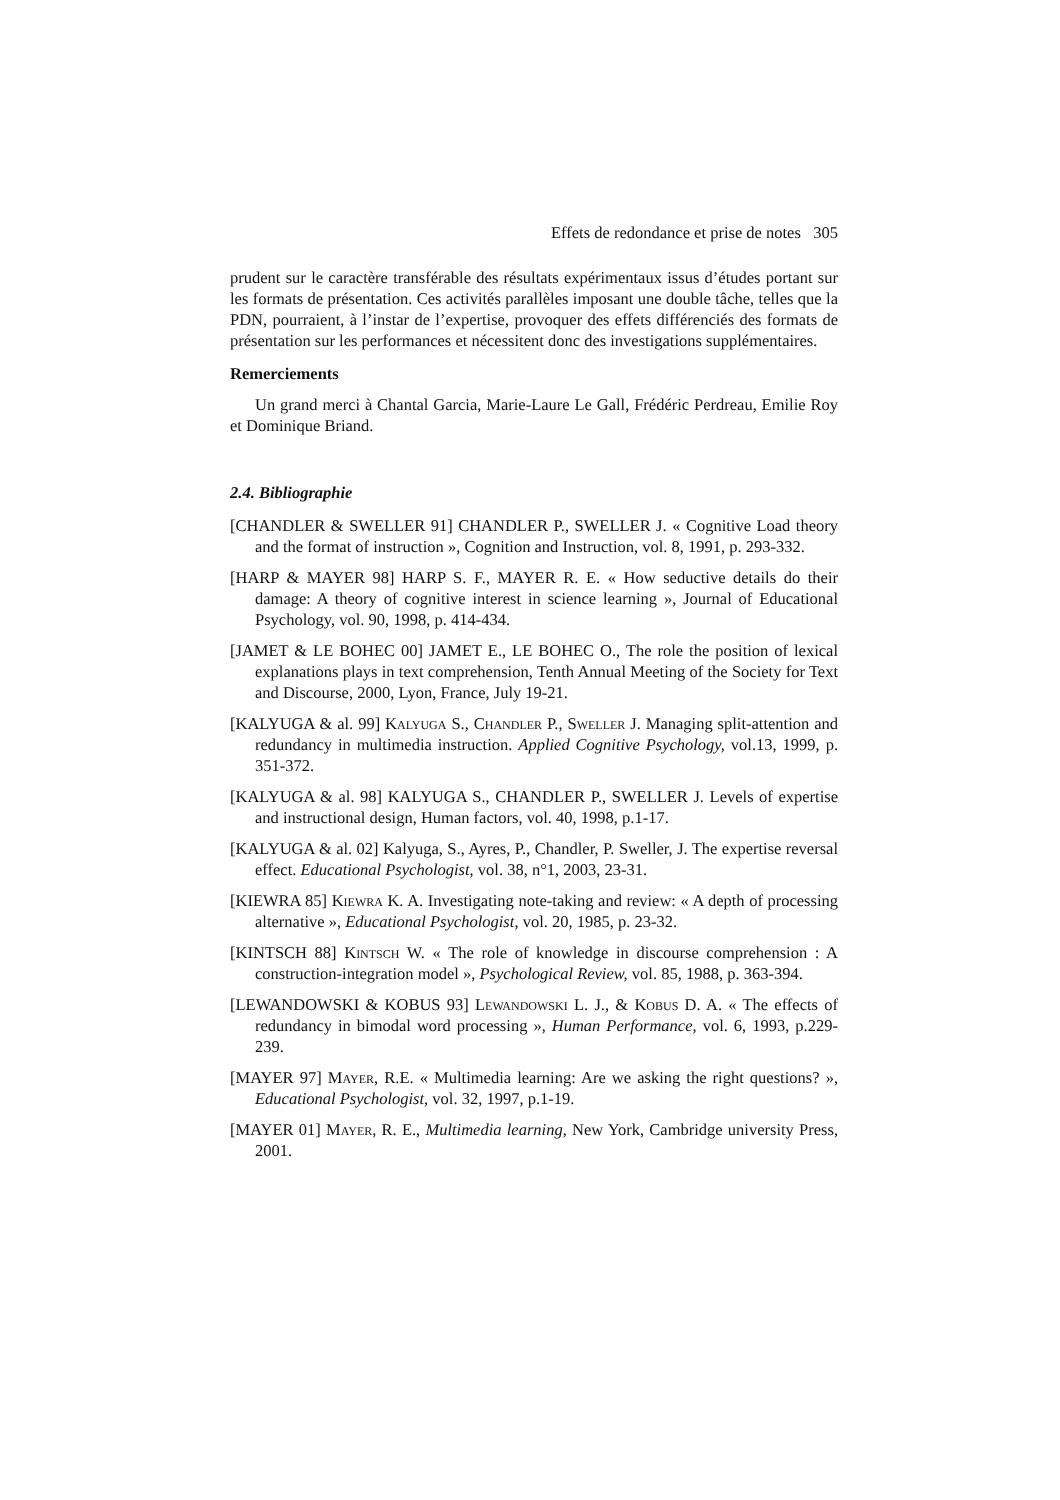Effets de redondance et prise de notes 305
prudent sur le caractère transférable des résultats expérimentaux issus d’études portant sur les formats de présentation. Ces activités parallèles imposant une double tâche, telles que la PDN, pourraient, à l’instar de l’expertise, provoquer des effets différenciés des formats de présentation sur les performances et nécessitent donc des investigations supplémentaires.
Remerciements
Un grand merci à Chantal Garcia, Marie-Laure Le Gall, Frédéric Perdreau, Emilie Roy et Dominique Briand.
2.4. Bibliographie
[CHANDLER & SWELLER 91] CHANDLER P., SWELLER J. « Cognitive Load theory and the format of instruction », Cognition and Instruction, vol. 8, 1991, p. 293-332.
[HARP & MAYER 98] HARP S. F., MAYER R. E. « How seductive details do their damage: A theory of cognitive interest in science learning », Journal of Educational Psychology, vol. 90, 1998, p. 414-434.
[JAMET & LE BOHEC 00] JAMET E., LE BOHEC O., The role the position of lexical explanations plays in text comprehension, Tenth Annual Meeting of the Society for Text and Discourse, 2000, Lyon, France, July 19-21.
[KALYUGA & al. 99] Kalyuga S., Chandler P., Sweller J. Managing split-attention and redundancy in multimedia instruction. Applied Cognitive Psychology, vol.13, 1999, p. 351-372.
[KALYUGA & al. 98] KALYUGA S., CHANDLER P., SWELLER J. Levels of expertise and instructional design, Human factors, vol. 40, 1998, p.1-17.
[KALYUGA & al. 02] Kalyuga, S., Ayres, P., Chandler, P. Sweller, J. The expertise reversal effect. Educational Psychologist, vol. 38, n°1, 2003, 23-31.
[KIEWRA 85] Kiewra K. A. Investigating note-taking and review: « A depth of processing alternative », Educational Psychologist, vol. 20, 1985, p. 23-32.
[KINTSCH 88] Kintsch W. « The role of knowledge in discourse comprehension : A construction-integration model », Psychological Review, vol. 85, 1988, p. 363-394.
[LEWANDOWSKI & KOBUS 93] Lewandowski L. J., & Kobus D. A. « The effects of redundancy in bimodal word processing », Human Performance, vol. 6, 1993, p.229-239.
[MAYER 97] Mayer, R.E. « Multimedia learning: Are we asking the right questions? », Educational Psychologist, vol. 32, 1997, p.1-19.
[MAYER 01] Mayer, R. E., Multimedia learning, New York, Cambridge university Press, 2001.